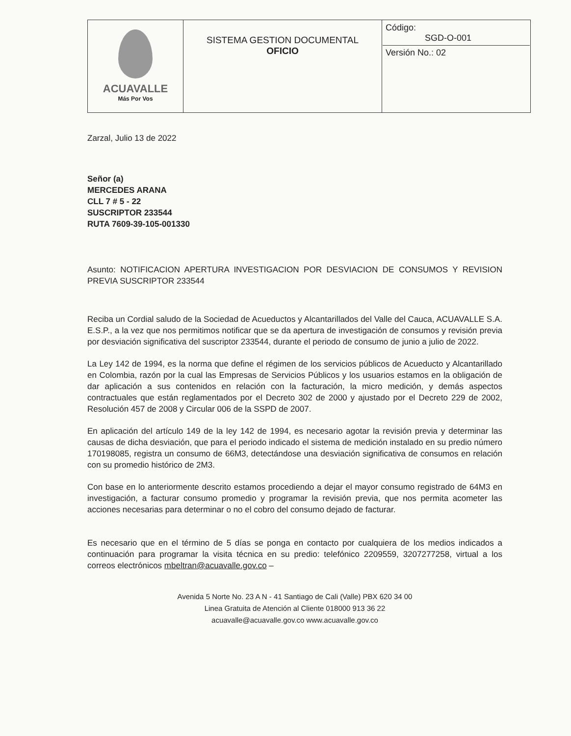| ACUAVALLE Más Por Vos | SISTEMA GESTION DOCUMENTAL OFICIO | Código: SGD-O-001 Versión No.: 02 |
Zarzal, Julio 13 de 2022
Señor (a)
MERCEDES ARANA
CLL 7 # 5 - 22
SUSCRIPTOR 233544
RUTA 7609-39-105-001330
Asunto: NOTIFICACION APERTURA INVESTIGACION POR DESVIACION DE CONSUMOS Y REVISION PREVIA SUSCRIPTOR 233544
Reciba un Cordial saludo de la Sociedad de Acueductos y Alcantarillados del Valle del Cauca, ACUAVALLE S.A. E.S.P., a la vez que nos permitimos notificar que se da apertura de investigación de consumos y revisión previa por desviación significativa del suscriptor 233544, durante el periodo de consumo de junio a julio de 2022.
La Ley 142 de 1994, es la norma que define el régimen de los servicios públicos de Acueducto y Alcantarillado en Colombia, razón por la cual las Empresas de Servicios Públicos y los usuarios estamos en la obligación de dar aplicación a sus contenidos en relación con la facturación, la micro medición, y demás aspectos contractuales que están reglamentados por el Decreto 302 de 2000 y ajustado por el Decreto 229 de 2002, Resolución 457 de 2008 y Circular 006 de la SSPD de 2007.
En aplicación del artículo 149 de la ley 142 de 1994, es necesario agotar la revisión previa y determinar las causas de dicha desviación, que para el periodo indicado el sistema de medición instalado en su predio número 170198085, registra un consumo de 66M3, detectándose una desviación significativa de consumos en relación con su promedio histórico de 2M3.
Con base en lo anteriormente descrito estamos procediendo a dejar el mayor consumo registrado de 64M3 en investigación, a facturar consumo promedio y programar la revisión previa, que nos permita acometer las acciones necesarias para determinar o no el cobro del consumo dejado de facturar.
Es necesario que en el término de 5 días se ponga en contacto por cualquiera de los medios indicados a continuación para programar la visita técnica en su predio: telefónico 2209559, 3207277258, virtual a los correos electrónicos mbeltran@acuavalle.gov.co –
Avenida 5 Norte No. 23 A N - 41 Santiago de Cali (Valle) PBX 620 34 00
Linea Gratuita de Atención al Cliente 018000 913 36 22
acuavalle@acuavalle.gov.co www.acuavalle.gov.co